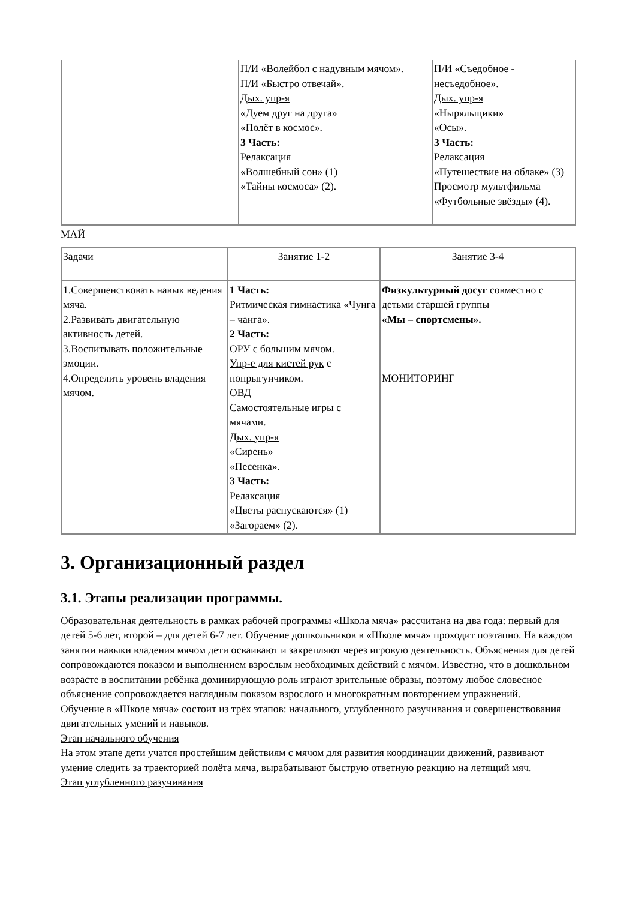| | П/И «Волейбол с надувным мячом». П/И «Быстро отвечай». Дых. упр-я «Дуем друг на друга» «Полёт в космос». 3 Часть: Релаксация «Волшебный сон» (1) «Тайны космоса» (2). | П/И «Съедобное - несъедобное». Дых. упр-я «Ныряльщики» «Осы». 3 Часть: Релаксация «Путешествие на облаке» (3) Просмотр мультфильма «Футбольные звёзды» (4). |
МАЙ
| Задачи | Занятие 1-2 | Занятие 3-4 |
| 1.Совершенствовать навык ведения мяча. 2.Развивать двигательную активность детей. 3.Воспитывать положительные эмоции. 4.Определить уровень владения мячом. | 1 Часть: Ритмическая гимнастика «Чунга – чанга». 2 Часть: ОРУ с большим мячом. Упр-е для кистей рук с попрыгунчиком. ОВД Самостоятельные игры с мячами. Дых. упр-я «Сирень» «Песенка». 3 Часть: Релаксация «Цветы распускаются» (1) «Загораем» (2). | Физкультурный досуг совместно с детьми старшей группы «Мы – спортсмены». МОНИТОРИНГ |
3. Организационный раздел
3.1. Этапы реализации программы.
Образовательная деятельность в рамках рабочей программы «Школа мяча» рассчитана на два года: первый для детей 5-6 лет, второй – для детей 6-7 лет. Обучение дошкольников в «Школе мяча» проходит поэтапно. На каждом занятии навыки владения мячом дети осваивают и закрепляют через игровую деятельность. Объяснения для детей сопровождаются показом и выполнением взрослым необходимых действий с мячом. Известно, что в дошкольном возрасте в воспитании ребёнка доминирующую роль играют зрительные образы, поэтому любое словесное объяснение сопровождается наглядным показом взрослого и многократным повторением упражнений.
Обучение в «Школе мяча» состоит из трёх этапов: начального, углубленного разучивания и совершенствования двигательных умений и навыков.
Этап начального обучения
На этом этапе дети учатся простейшим действиям с мячом для развития координации движений, развивают умение следить за траекторией полёта мяча, вырабатывают быструю ответную реакцию на летящий мяч.
Этап углубленного разучивания